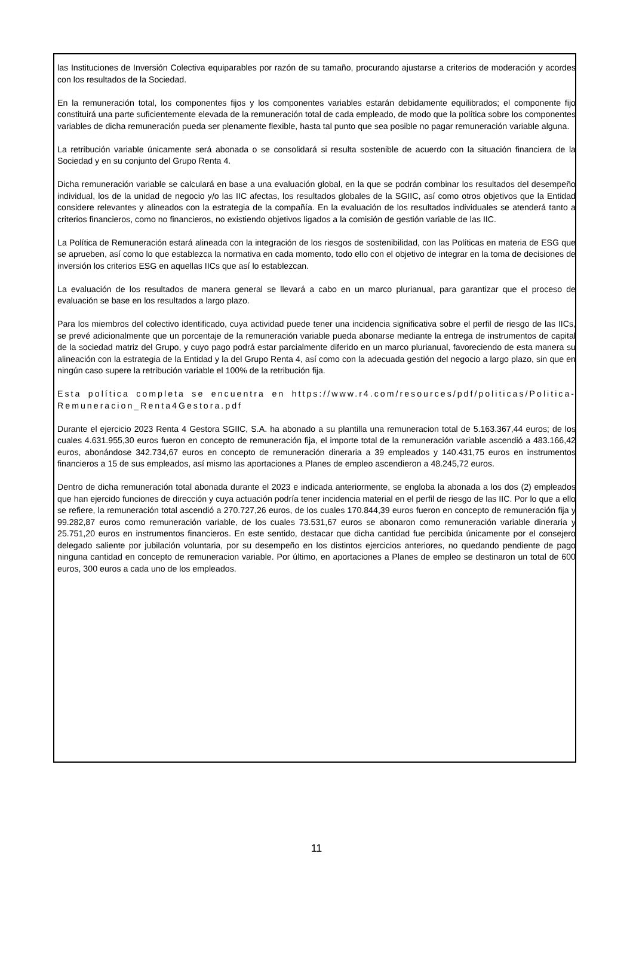las Instituciones de Inversión Colectiva equiparables por razón de su tamaño, procurando ajustarse a criterios de moderación y acordes con los resultados de la Sociedad.
En la remuneración total, los componentes fijos y los componentes variables estarán debidamente equilibrados; el componente fijo constituirá una parte suficientemente elevada de la remuneración total de cada empleado, de modo que la política sobre los componentes variables de dicha remuneración pueda ser plenamente flexible, hasta tal punto que sea posible no pagar remuneración variable alguna.
La retribución variable únicamente será abonada o se consolidará si resulta sostenible de acuerdo con la situación financiera de la Sociedad y en su conjunto del Grupo Renta 4.
Dicha remuneración variable se calculará en base a una evaluación global, en la que se podrán combinar los resultados del desempeño individual, los de la unidad de negocio y/o las IIC afectas, los resultados globales de la SGIIC, así como otros objetivos que la Entidad considere relevantes y alineados con la estrategia de la compañía. En la evaluación de los resultados individuales se atenderá tanto a criterios financieros, como no financieros, no existiendo objetivos ligados a la comisión de gestión variable de las IIC.
La Política de Remuneración estará alineada con la integración de los riesgos de sostenibilidad, con las Políticas en materia de ESG que se aprueben, así como lo que establezca la normativa en cada momento, todo ello con el objetivo de integrar en la toma de decisiones de inversión los criterios ESG en aquellas IICs que así lo establezcan.
La evaluación de los resultados de manera general se llevará a cabo en un marco plurianual, para garantizar que el proceso de evaluación se base en los resultados a largo plazo.
Para los miembros del colectivo identificado, cuya actividad puede tener una incidencia significativa sobre el perfil de riesgo de las IICs, se prevé adicionalmente que un porcentaje de la remuneración variable pueda abonarse mediante la entrega de instrumentos de capital de la sociedad matriz del Grupo, y cuyo pago podrá estar parcialmente diferido en un marco plurianual, favoreciendo de esta manera su alineación con la estrategia de la Entidad y la del Grupo Renta 4, así como con la adecuada gestión del negocio a largo plazo, sin que en ningún caso supere la retribución variable el 100% de la retribución fija.
Esta política completa se encuentra en https://www.r4.com/resources/pdf/politicas/Politica-Remuneracion_Renta4Gestora.pdf
Durante el ejercicio 2023 Renta 4 Gestora SGIIC, S.A. ha abonado a su plantilla una remuneracion total de 5.163.367,44 euros; de los cuales 4.631.955,30 euros fueron en concepto de remuneración fija, el importe total de la remuneración variable ascendió a 483.166,42 euros, abonándose 342.734,67 euros en concepto de remuneración dineraria a 39 empleados y 140.431,75 euros en instrumentos financieros a 15 de sus empleados, así mismo las aportaciones a Planes de empleo ascendieron a 48.245,72 euros.
Dentro de dicha remuneración total abonada durante el 2023 e indicada anteriormente, se engloba la abonada a los dos (2) empleados que han ejercido funciones de dirección y cuya actuación podría tener incidencia material en el perfil de riesgo de las IIC. Por lo que a ello se refiere, la remuneración total ascendió a 270.727,26 euros, de los cuales 170.844,39 euros fueron en concepto de remuneración fija y 99.282,87 euros como remuneración variable, de los cuales 73.531,67 euros se abonaron como remuneración variable dineraria y 25.751,20 euros en instrumentos financieros. En este sentido, destacar que dicha cantidad fue percibida únicamente por el consejero delegado saliente por jubilación voluntaria, por su desempeño en los distintos ejercicios anteriores, no quedando pendiente de pago ninguna cantidad en concepto de remuneracion variable. Por último, en aportaciones a Planes de empleo se destinaron un total de 600 euros, 300 euros a cada uno de los empleados.
11